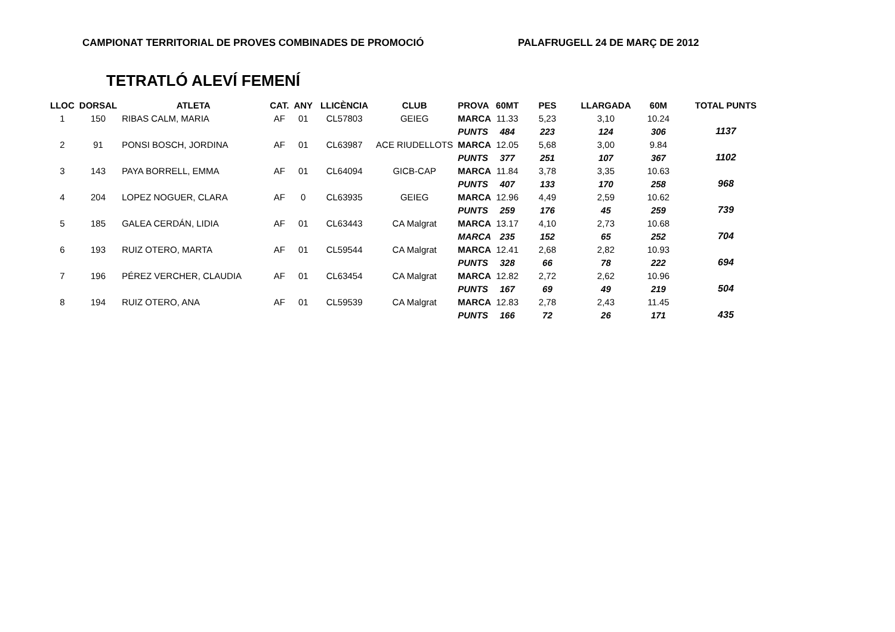CAMPIONAT TERRITORIAL DE PROVES COMBINADES DE PROMOCIÓ PALAFRUGELL 24 DE MARÇ DE 2012
TETRATLÓ ALEVÍ FEMENÍ
| LLOC | DORSAL | ATLETA | CAT. | ANY | LLICÈNCIA | CLUB | PROVA | 60MT | PES | LLARGADA | 60M | TOTAL PUNTS |
| --- | --- | --- | --- | --- | --- | --- | --- | --- | --- | --- | --- | --- |
| 1 | 150 | RIBAS CALM, MARIA | AF | 01 | CL57803 | GEIEG | MARCA | 11.33 | 5,23 | 3,10 | 10.24 | |
| | | | | | | | PUNTS | 484 | 223 | 124 | 306 | 1137 |
| 2 | 91 | PONSI BOSCH, JORDINA | AF | 01 | CL63987 | ACE RIUDELLOTS | MARCA | 12.05 | 5,68 | 3,00 | 9.84 | |
| | | | | | | | PUNTS | 377 | 251 | 107 | 367 | 1102 |
| 3 | 143 | PAYA BORRELL, EMMA | AF | 01 | CL64094 | GICB-CAP | MARCA | 11.84 | 3,78 | 3,35 | 10.63 | |
| | | | | | | | PUNTS | 407 | 133 | 170 | 258 | 968 |
| 4 | 204 | LOPEZ NOGUER, CLARA | AF | 0 | CL63935 | GEIEG | MARCA | 12.96 | 4,49 | 2,59 | 10.62 | |
| | | | | | | | PUNTS | 259 | 176 | 45 | 259 | 739 |
| 5 | 185 | GALEA CERDÁN, LIDIA | AF | 01 | CL63443 | CA Malgrat | MARCA | 13.17 | 4,10 | 2,73 | 10.68 | |
| | | | | | | | MARCA | 235 | 152 | 65 | 252 | 704 |
| 6 | 193 | RUIZ OTERO, MARTA | AF | 01 | CL59544 | CA Malgrat | MARCA | 12.41 | 2,68 | 2,82 | 10.93 | |
| | | | | | | | PUNTS | 328 | 66 | 78 | 222 | 694 |
| 7 | 196 | PÉREZ VERCHER, CLAUDIA | AF | 01 | CL63454 | CA Malgrat | MARCA | 12.82 | 2,72 | 2,62 | 10.96 | |
| | | | | | | | PUNTS | 167 | 69 | 49 | 219 | 504 |
| 8 | 194 | RUIZ OTERO, ANA | AF | 01 | CL59539 | CA Malgrat | MARCA | 12.83 | 2,78 | 2,43 | 11.45 | |
| | | | | | | | PUNTS | 166 | 72 | 26 | 171 | 435 |